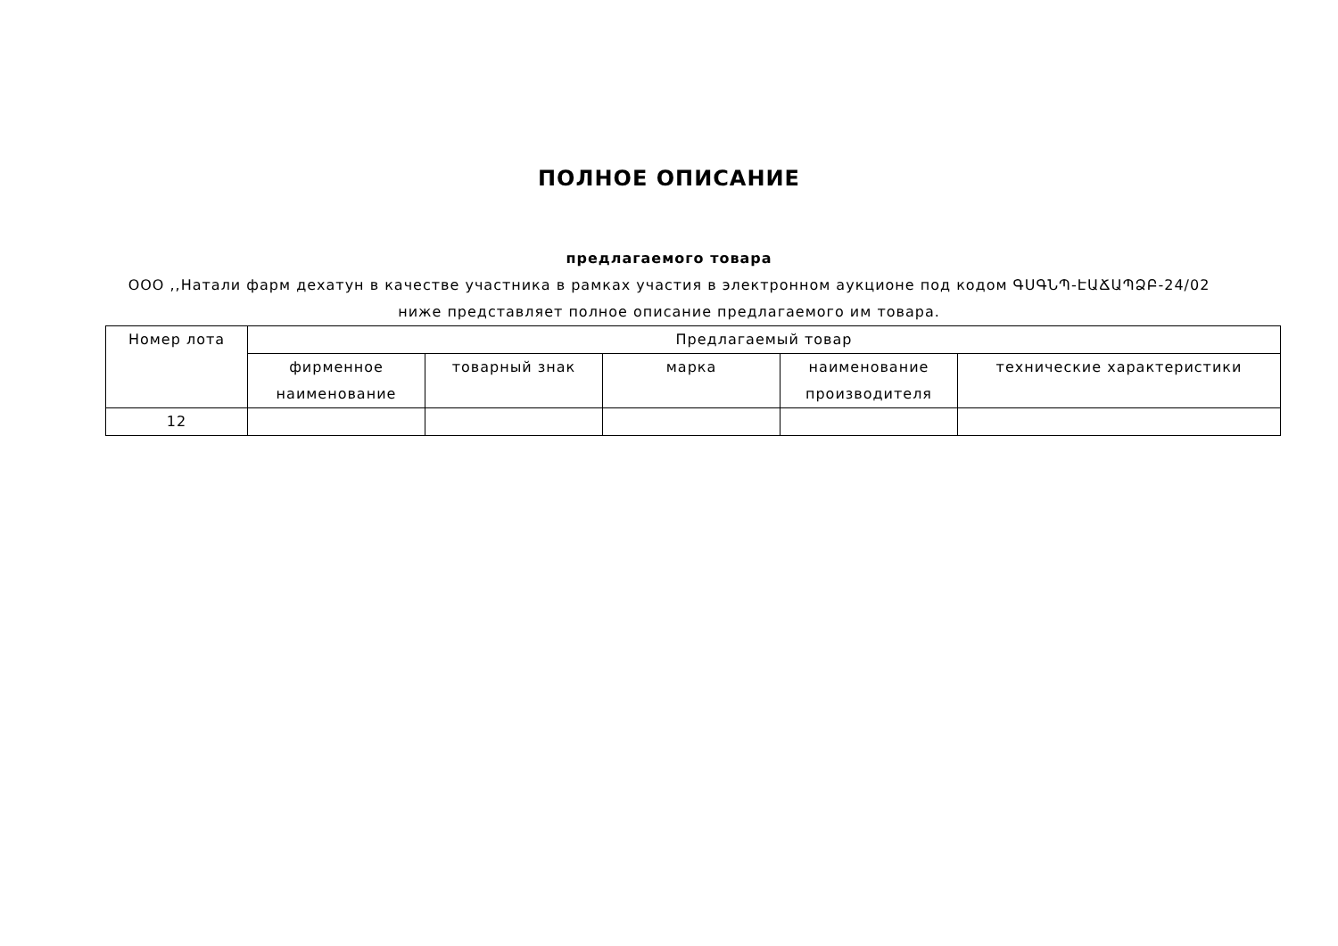ПОЛНОЕ ОПИСАНИЕ
предлагаемого товара
ООО ,,Натали фарм дехатун в качестве участника в рамках участия в электронном аукционе под кодом ԳՍԳՆՊ-ԷԱՃԱՊՁԲ-24/02 ниже представляет полное описание предлагаемого им товара.
| Номер лота | Предлагаемый товар | | | | |
| --- | --- | --- | --- | --- | --- |
| | фирменное наименование | товарный знак | марка | наименование производителя | технические характеристики |
| 12 | | | | | |